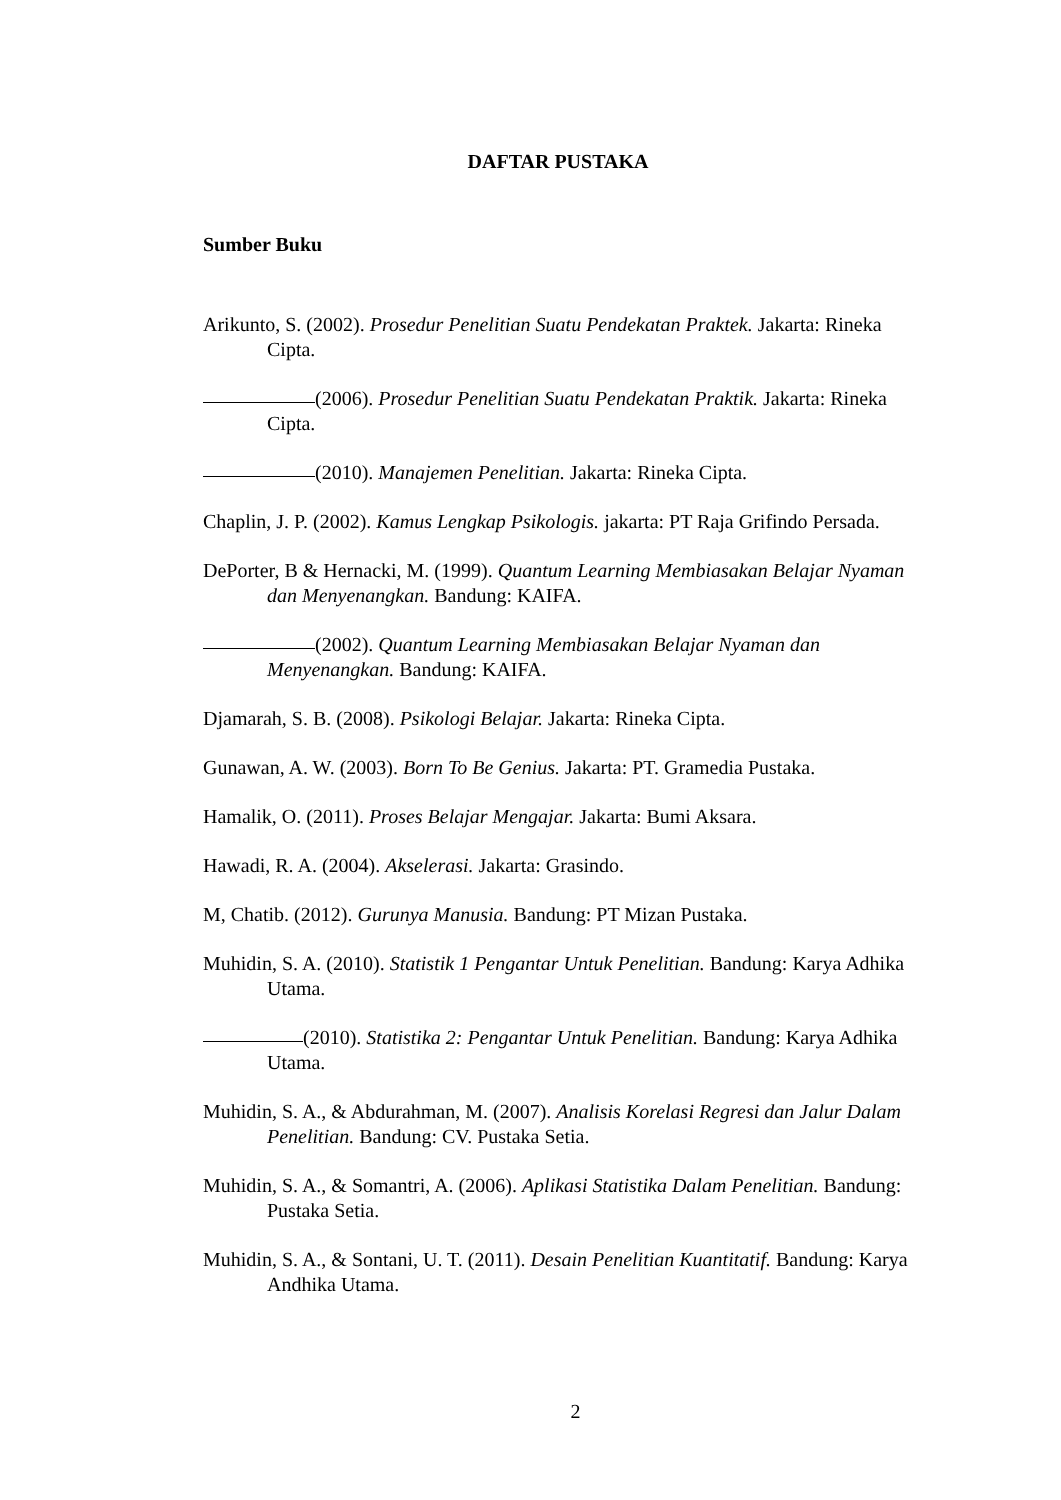DAFTAR PUSTAKA
Sumber Buku
Arikunto, S. (2002). Prosedur Penelitian Suatu Pendekatan Praktek. Jakarta: Rineka Cipta.
(2006). Prosedur Penelitian Suatu Pendekatan Praktik. Jakarta: Rineka Cipta.
(2010). Manajemen Penelitian. Jakarta: Rineka Cipta.
Chaplin, J. P. (2002). Kamus Lengkap Psikologis. jakarta: PT Raja Grifindo Persada.
DePorter, B & Hernacki, M. (1999). Quantum Learning Membiasakan Belajar Nyaman dan Menyenangkan. Bandung: KAIFA.
(2002). Quantum Learning Membiasakan Belajar Nyaman dan Menyenangkan. Bandung: KAIFA.
Djamarah, S. B. (2008). Psikologi Belajar. Jakarta: Rineka Cipta.
Gunawan, A. W. (2003). Born To Be Genius. Jakarta: PT. Gramedia Pustaka.
Hamalik, O. (2011). Proses Belajar Mengajar. Jakarta: Bumi Aksara.
Hawadi, R. A. (2004). Akselerasi. Jakarta: Grasindo.
M, Chatib. (2012). Gurunya Manusia. Bandung: PT Mizan Pustaka.
Muhidin, S. A. (2010). Statistik 1 Pengantar Untuk Penelitian. Bandung: Karya Adhika Utama.
(2010). Statistika 2: Pengantar Untuk Penelitian. Bandung: Karya Adhika Utama.
Muhidin, S. A., & Abdurahman, M. (2007). Analisis Korelasi Regresi dan Jalur Dalam Penelitian. Bandung: CV. Pustaka Setia.
Muhidin, S. A., & Somantri, A. (2006). Aplikasi Statistika Dalam Penelitian. Bandung: Pustaka Setia.
Muhidin, S. A., & Sontani, U. T. (2011). Desain Penelitian Kuantitatif. Bandung: Karya Andhika Utama.
2